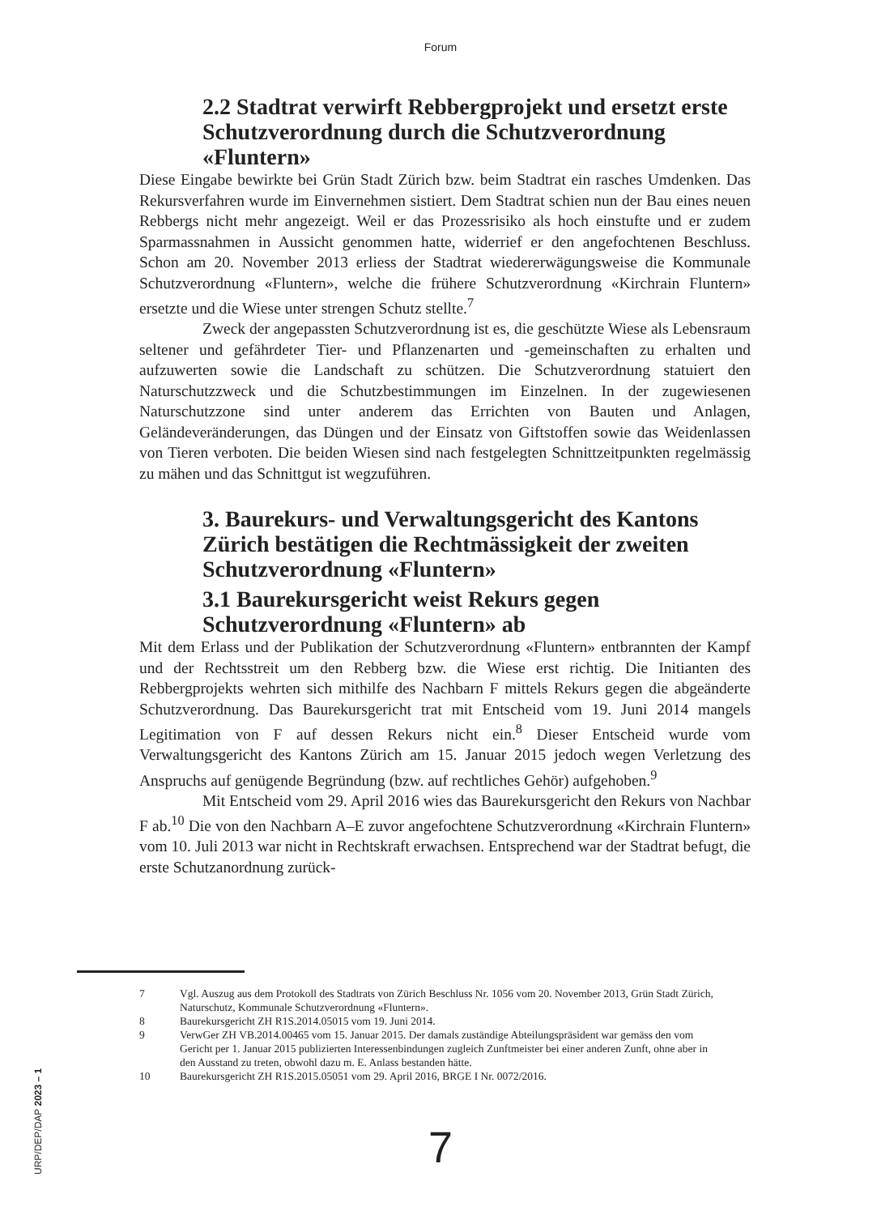Forum
2.2 Stadtrat verwirft Rebbergprojekt und ersetzt erste Schutzverordnung durch die Schutzverordnung «Fluntern»
Diese Eingabe bewirkte bei Grün Stadt Zürich bzw. beim Stadtrat ein rasches Umdenken. Das Rekursverfahren wurde im Einvernehmen sistiert. Dem Stadtrat schien nun der Bau eines neuen Rebbergs nicht mehr angezeigt. Weil er das Prozessrisiko als hoch einstufte und er zudem Sparmassnahmen in Aussicht genommen hatte, widerrief er den angefochtenen Beschluss. Schon am 20. November 2013 erliess der Stadtrat wiedererwägungsweise die Kommunale Schutzverordnung «Fluntern», welche die frühere Schutzverordnung «Kirchrain Fluntern» ersetzte und die Wiese unter strengen Schutz stellte.<sup>7</sup>
Zweck der angepassten Schutzverordnung ist es, die geschützte Wiese als Lebensraum seltener und gefährdeter Tier- und Pflanzenarten und -gemeinschaften zu erhalten und aufzuwerten sowie die Landschaft zu schützen. Die Schutzverordnung statuiert den Naturschutzzweck und die Schutzbestimmungen im Einzelnen. In der zugewiesenen Naturschutzzone sind unter anderem das Errichten von Bauten und Anlagen, Geländeveränderungen, das Düngen und der Einsatz von Giftstoffen sowie das Weidenlassen von Tieren verboten. Die beiden Wiesen sind nach festgelegten Schnittzeitpunkten regelmässig zu mähen und das Schnittgut ist wegzuführen.
3. Baurekurs- und Verwaltungsgericht des Kantons Zürich bestätigen die Rechtmässigkeit der zweiten Schutzverordnung «Fluntern»
3.1 Baurekursgericht weist Rekurs gegen Schutzverordnung «Fluntern» ab
Mit dem Erlass und der Publikation der Schutzverordnung «Fluntern» entbrannten der Kampf und der Rechtsstreit um den Rebberg bzw. die Wiese erst richtig. Die Initianten des Rebbergprojekts wehrten sich mithilfe des Nachbarn F mittels Rekurs gegen die abgeänderte Schutzverordnung. Das Baurekursgericht trat mit Entscheid vom 19. Juni 2014 mangels Legitimation von F auf dessen Rekurs nicht ein.<sup>8</sup> Dieser Entscheid wurde vom Verwaltungsgericht des Kantons Zürich am 15. Januar 2015 jedoch wegen Verletzung des Anspruchs auf genügende Begründung (bzw. auf rechtliches Gehör) aufgehoben.<sup>9</sup>
Mit Entscheid vom 29. April 2016 wies das Baurekursgericht den Rekurs von Nachbar F ab.<sup>10</sup> Die von den Nachbarn A–E zuvor angefochtene Schutzverordnung «Kirchrain Fluntern» vom 10. Juli 2013 war nicht in Rechtskraft erwachsen. Entsprechend war der Stadtrat befugt, die erste Schutzanordnung zurück-
7 Vgl. Auszug aus dem Protokoll des Stadtrats von Zürich Beschluss Nr. 1056 vom 20. November 2013, Grün Stadt Zürich, Naturschutz, Kommunale Schutzverordnung «Fluntern».
8 Baurekursgericht ZH R1S.2014.05015 vom 19. Juni 2014.
9 VerwGer ZH VB.2014.00465 vom 15. Januar 2015. Der damals zuständige Abteilungspräsident war gemäss den vom Gericht per 1. Januar 2015 publizierten Interessenbindungen zugleich Zunftmeister bei einer anderen Zunft, ohne aber in den Ausstand zu treten, obwohl dazu m. E. Anlass bestanden hätte.
10 Baurekursgericht ZH R1S.2015.05051 vom 29. April 2016, BRGE I Nr. 0072/2016.
7
URP/DEP/DAP 2023 – 1